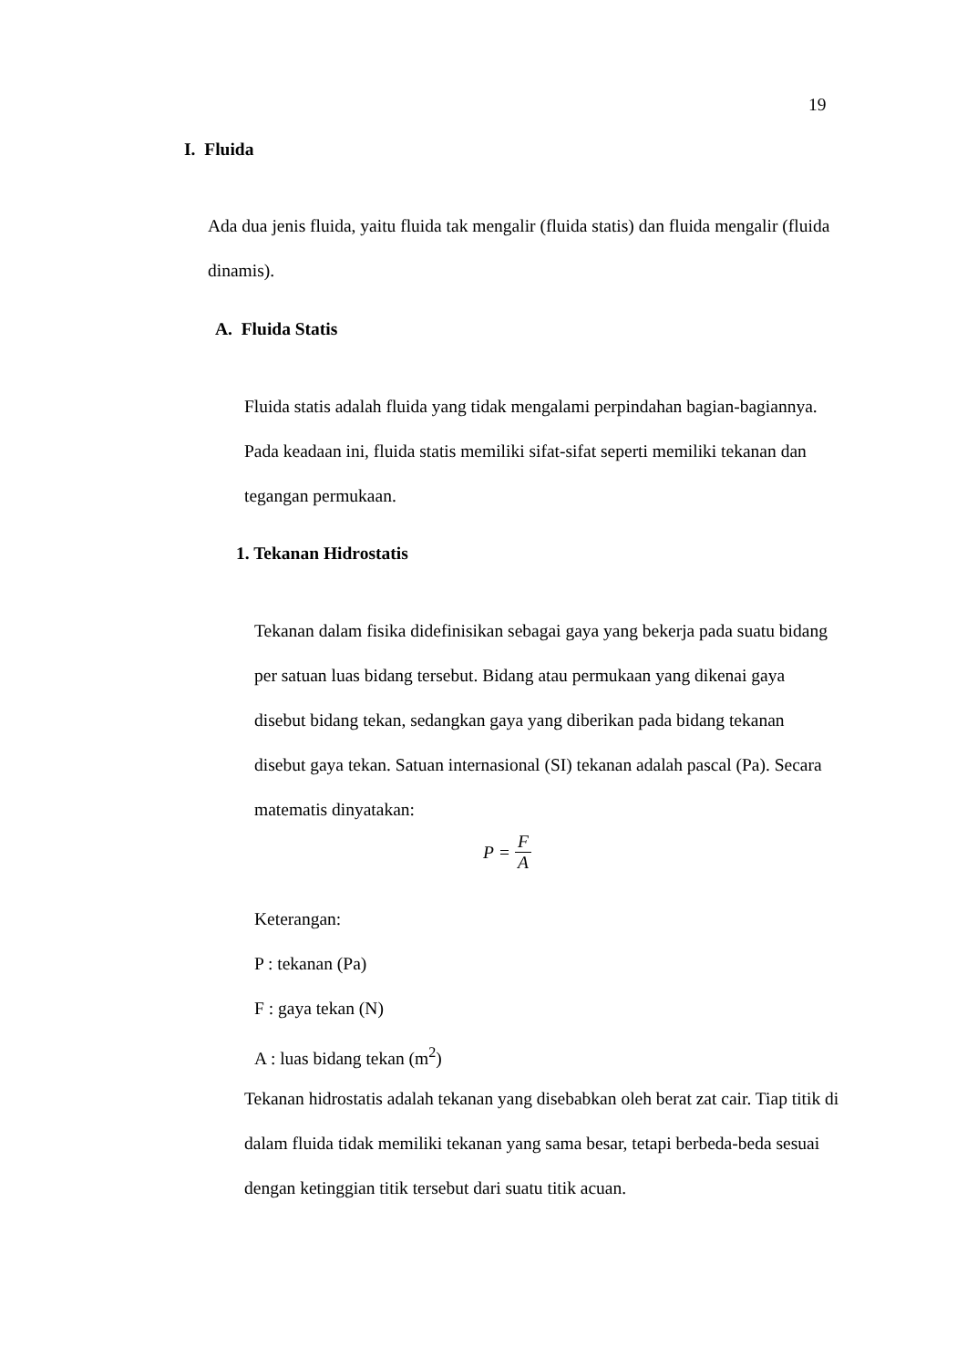19
I. Fluida
Ada dua jenis fluida, yaitu fluida tak mengalir (fluida statis) dan fluida mengalir (fluida dinamis).
A. Fluida Statis
Fluida statis adalah fluida yang tidak mengalami perpindahan bagian-bagiannya. Pada keadaan ini, fluida statis memiliki sifat-sifat seperti memiliki tekanan dan tegangan permukaan.
1. Tekanan Hidrostatis
Tekanan dalam fisika didefinisikan sebagai gaya yang bekerja pada suatu bidang per satuan luas bidang tersebut. Bidang atau permukaan yang dikenai gaya disebut bidang tekan, sedangkan gaya yang diberikan pada bidang tekanan disebut gaya tekan. Satuan internasional (SI) tekanan adalah pascal (Pa). Secara matematis dinyatakan:
P = F A
Keterangan:
P : tekanan (Pa)
F : gaya tekan (N)
A : luas bidang tekan (m<sup>2</sup>)
Tekanan hidrostatis adalah tekanan yang disebabkan oleh berat zat cair. Tiap titik di dalam fluida tidak memiliki tekanan yang sama besar, tetapi berbeda-beda sesuai dengan ketinggian titik tersebut dari suatu titik acuan.